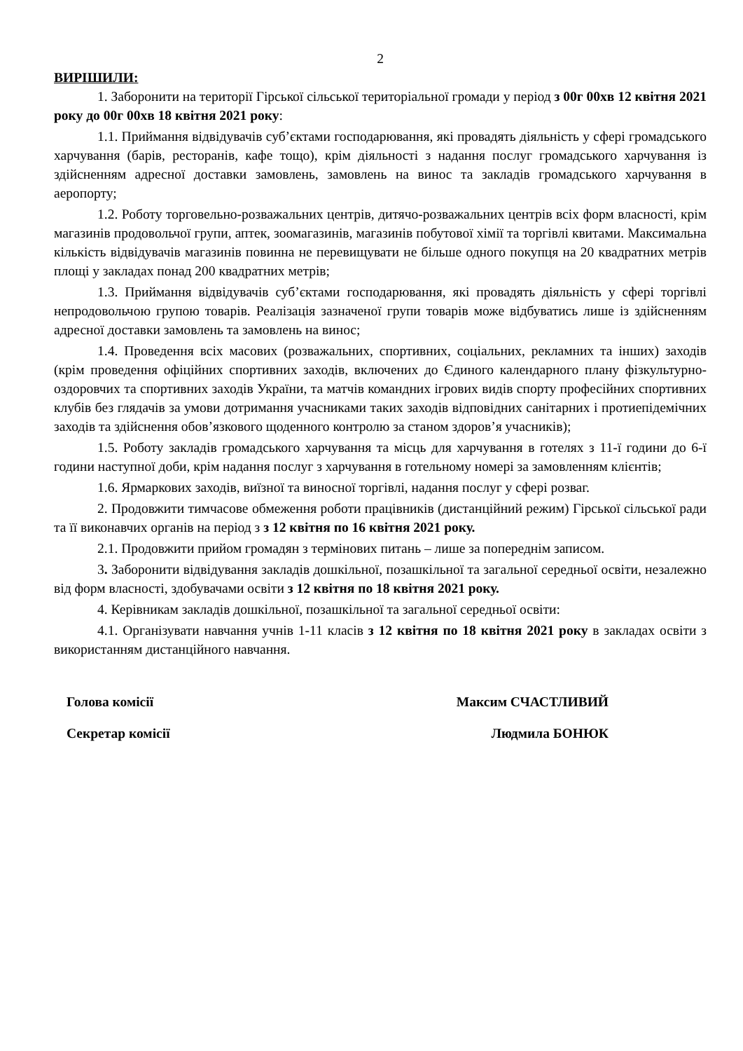2
ВИРІШИЛИ:
1. Заборонити на території Гірської сільської територіальної громади у період з 00г 00хв 12 квітня 2021 року до 00г 00хв 18 квітня 2021 року:
1.1. Приймання відвідувачів суб’єктами господарювання, які провадять діяльність у сфері громадського харчування (барів, ресторанів, кафе тощо), крім діяльності з надання послуг громадського харчування із здійсненням адресної доставки замовлень, замовлень на винос та закладів громадського харчування в аеропорту;
1.2. Роботу торговельно-розважальних центрів, дитячо-розважальних центрів всіх форм власності, крім магазинів продовольчої групи, аптек, зоомагазинів, магазинів побутової хімії та торгівлі квитами. Максимальна кількість відвідувачів магазинів повинна не перевищувати не більше одного покупця на 20 квадратних метрів площі у закладах понад 200 квадратних метрів;
1.3. Приймання відвідувачів суб’єктами господарювання, які провадять діяльність у сфері торгівлі непродовольчою групою товарів. Реалізація зазначеної групи товарів може відбуватись лише із здійсненням адресної доставки замовлень та замовлень на винос;
1.4. Проведення всіх масових (розважальних, спортивних, соціальних, рекламних та інших) заходів (крім проведення офіційних спортивних заходів, включених до Єдиного календарного плану фізкультурно-оздоровчих та спортивних заходів України, та матчів командних ігрових видів спорту професійних спортивних клубів без глядачів за умови дотримання учасниками таких заходів відповідних санітарних і протиепідемічних заходів та здійснення обов’язкового щоденного контролю за станом здоров’я учасників);
1.5. Роботу закладів громадського харчування та місць для харчування в готелях з 11-ї години до 6-ї години наступної доби, крім надання послуг з харчування в готельному номері за замовленням клієнтів;
1.6. Ярмаркових заходів, виїзної та виносної торгівлі, надання послуг у сфері розваг.
2. Продовжити тимчасове обмеження роботи працівників (дистанційний режим) Гірської сільської ради та її виконавчих органів на період з з 12 квітня по 16 квітня 2021 року.
2.1. Продовжити прийом громадян з термінових питань – лише за попереднім записом.
3. Заборонити відвідування закладів дошкільної, позашкільної та загальної середньої освіти, незалежно від форм власності, здобувачами освіти з 12 квітня по 18 квітня 2021 року.
4. Керівникам закладів дошкільної, позашкільної та загальної середньої освіти:
4.1. Організувати навчання учнів 1-11 класів з 12 квітня по 18 квітня 2021 року в закладах освіти з використанням дистанційного навчання.
Голова комісії Максим СЧАСТЛИВИЙ
Секретар комісії Людмила БОНЮК